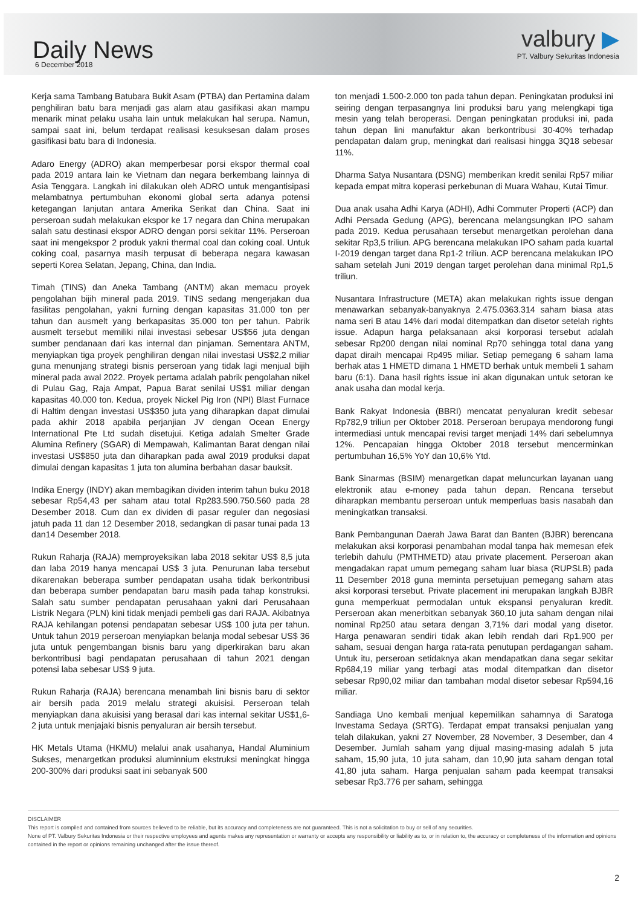Daily News
6 December 2018
valbury ▶
PT. Valbury Sekuritas Indonesia
Kerja sama Tambang Batubara Bukit Asam (PTBA) dan Pertamina dalam penghiliran batu bara menjadi gas alam atau gasifikasi akan mampu menarik minat pelaku usaha lain untuk melakukan hal serupa. Namun, sampai saat ini, belum terdapat realisasi kesuksesan dalam proses gasifikasi batu bara di Indonesia.
Adaro Energy (ADRO) akan memperbesar porsi ekspor thermal coal pada 2019 antara lain ke Vietnam dan negara berkembang lainnya di Asia Tenggara. Langkah ini dilakukan oleh ADRO untuk mengantisipasi melambatnya pertumbuhan ekonomi global serta adanya potensi ketegangan lanjutan antara Amerika Serikat dan China. Saat ini perseroan sudah melakukan ekspor ke 17 negara dan China merupakan salah satu destinasi ekspor ADRO dengan porsi sekitar 11%. Perseroan saat ini mengekspor 2 produk yakni thermal coal dan coking coal. Untuk coking coal, pasarnya masih terpusat di beberapa negara kawasan seperti Korea Selatan, Jepang, China, dan India.
Timah (TINS) dan Aneka Tambang (ANTM) akan memacu proyek pengolahan bijih mineral pada 2019. TINS sedang mengerjakan dua fasilitas pengolahan, yakni furning dengan kapasitas 31.000 ton per tahun dan ausmelt yang berkapasitas 35.000 ton per tahun. Pabrik ausmelt tersebut memiliki nilai investasi sebesar US$56 juta dengan sumber pendanaan dari kas internal dan pinjaman. Sementara ANTM, menyiapkan tiga proyek penghiliran dengan nilai investasi US$2,2 miliar guna menunjang strategi bisnis perseroan yang tidak lagi menjual bijih mineral pada awal 2022. Proyek pertama adalah pabrik pengolahan nikel di Pulau Gag, Raja Ampat, Papua Barat senilai US$1 miliar dengan kapasitas 40.000 ton. Kedua, proyek Nickel Pig Iron (NPI) Blast Furnace di Haltim dengan investasi US$350 juta yang diharapkan dapat dimulai pada akhir 2018 apabila perjanjian JV dengan Ocean Energy International Pte Ltd sudah disetujui. Ketiga adalah Smelter Grade Alumina Refinery (SGAR) di Mempawah, Kalimantan Barat dengan nilai investasi US$850 juta dan diharapkan pada awal 2019 produksi dapat dimulai dengan kapasitas 1 juta ton alumina berbahan dasar bauksit.
Indika Energy (INDY) akan membagikan dividen interim tahun buku 2018 sebesar Rp54,43 per saham atau total Rp283.590.750.560 pada 28 Desember 2018. Cum dan ex dividen di pasar reguler dan negosiasi jatuh pada 11 dan 12 Desember 2018, sedangkan di pasar tunai pada 13 dan14 Desember 2018.
Rukun Raharja (RAJA) memproyeksikan laba 2018 sekitar US$ 8,5 juta dan laba 2019 hanya mencapai US$ 3 juta. Penurunan laba tersebut dikarenakan beberapa sumber pendapatan usaha tidak berkontribusi dan beberapa sumber pendapatan baru masih pada tahap konstruksi. Salah satu sumber pendapatan perusahaan yakni dari Perusahaan Listrik Negara (PLN) kini tidak menjadi pembeli gas dari RAJA. Akibatnya RAJA kehilangan potensi pendapatan sebesar US$ 100 juta per tahun. Untuk tahun 2019 perseroan menyiapkan belanja modal sebesar US$ 36 juta untuk pengembangan bisnis baru yang diperkirakan baru akan berkontribusi bagi pendapatan perusahaan di tahun 2021 dengan potensi laba sebesar US$ 9 juta.
Rukun Raharja (RAJA) berencana menambah lini bisnis baru di sektor air bersih pada 2019 melalu strategi akuisisi. Perseroan telah menyiapkan dana akuisisi yang berasal dari kas internal sekitar US$1,6-2 juta untuk menjajaki bisnis penyaluran air bersih tersebut.
HK Metals Utama (HKMU) melalui anak usahanya, Handal Aluminium Sukses, menargetkan produksi aluminnium ekstruksi meningkat hingga 200-300% dari produksi saat ini sebanyak 500
ton menjadi 1.500-2.000 ton pada tahun depan. Peningkatan produksi ini seiring dengan terpasangnya lini produksi baru yang melengkapi tiga mesin yang telah beroperasi. Dengan peningkatan produksi ini, pada tahun depan lini manufaktur akan berkontribusi 30-40% terhadap pendapatan dalam grup, meningkat dari realisasi hingga 3Q18 sebesar 11%.
Dharma Satya Nusantara (DSNG) memberikan kredit senilai Rp57 miliar kepada empat mitra koperasi perkebunan di Muara Wahau, Kutai Timur.
Dua anak usaha Adhi Karya (ADHI), Adhi Commuter Properti (ACP) dan Adhi Persada Gedung (APG), berencana melangsungkan IPO saham pada 2019. Kedua perusahaan tersebut menargetkan perolehan dana sekitar Rp3,5 triliun. APG berencana melakukan IPO saham pada kuartal I-2019 dengan target dana Rp1-2 triliun. ACP berencana melakukan IPO saham setelah Juni 2019 dengan target perolehan dana minimal Rp1,5 triliun.
Nusantara Infrastructure (META) akan melakukan rights issue dengan menawarkan sebanyak-banyaknya 2.475.0363.314 saham biasa atas nama seri B atau 14% dari modal ditempatkan dan disetor setelah rights issue. Adapun harga pelaksanaan aksi korporasi tersebut adalah sebesar Rp200 dengan nilai nominal Rp70 sehingga total dana yang dapat diraih mencapai Rp495 miliar. Setiap pemegang 6 saham lama berhak atas 1 HMETD dimana 1 HMETD berhak untuk membeli 1 saham baru (6:1). Dana hasil rights issue ini akan digunakan untuk setoran ke anak usaha dan modal kerja.
Bank Rakyat Indonesia (BBRI) mencatat penyaluran kredit sebesar Rp782,9 triliun per Oktober 2018. Perseroan berupaya mendorong fungi intermediasi untuk mencapai revisi target menjadi 14% dari sebelumnya 12%. Pencapaian hingga Oktober 2018 tersebut mencerminkan pertumbuhan 16,5% YoY dan 10,6% Ytd.
Bank Sinarmas (BSIM) menargetkan dapat meluncurkan layanan uang elektronik atau e-money pada tahun depan. Rencana tersebut diharapkan membantu perseroan untuk memperluas basis nasabah dan meningkatkan transaksi.
Bank Pembangunan Daerah Jawa Barat dan Banten (BJBR) berencana melakukan aksi korporasi penambahan modal tanpa hak memesan efek terlebih dahulu (PMTHMETD) atau private placement. Perseroan akan mengadakan rapat umum pemegang saham luar biasa (RUPSLB) pada 11 Desember 2018 guna meminta persetujuan pemegang saham atas aksi korporasi tersebut. Private placement ini merupakan langkah BJBR guna memperkuat permodalan untuk ekspansi penyaluran kredit. Perseroan akan menerbitkan sebanyak 360,10 juta saham dengan nilai nominal Rp250 atau setara dengan 3,71% dari modal yang disetor. Harga penawaran sendiri tidak akan lebih rendah dari Rp1.900 per saham, sesuai dengan harga rata-rata penutupan perdagangan saham. Untuk itu, perseroan setidaknya akan mendapatkan dana segar sekitar Rp684,19 miliar yang terbagi atas modal ditempatkan dan disetor sebesar Rp90,02 miliar dan tambahan modal disetor sebesar Rp594,16 miliar.
Sandiaga Uno kembali menjual kepemilikan sahamnya di Saratoga Investama Sedaya (SRTG). Terdapat empat transaksi penjualan yang telah dilakukan, yakni 27 November, 28 November, 3 Desember, dan 4 Desember. Jumlah saham yang dijual masing-masing adalah 5 juta saham, 15,90 juta, 10 juta saham, dan 10,90 juta saham dengan total 41,80 juta saham. Harga penjualan saham pada keempat transaksi sebesar Rp3.776 per saham, sehingga
DISCLAIMER
This report is compiled and contained from sources believed to be reliable, but its accuracy and completeness are not guaranteed. This is not a solicitation to buy or sell of any securities.
None of PT. Valbury Sekuritas Indonesia or their respective employees and agents makes any representation or warranty or accepts any responsibility or liability as to, or in relation to, the accuracy or completeness of the information and opinions contained in the report or opinions remaining unchanged after the issue thereof.
2